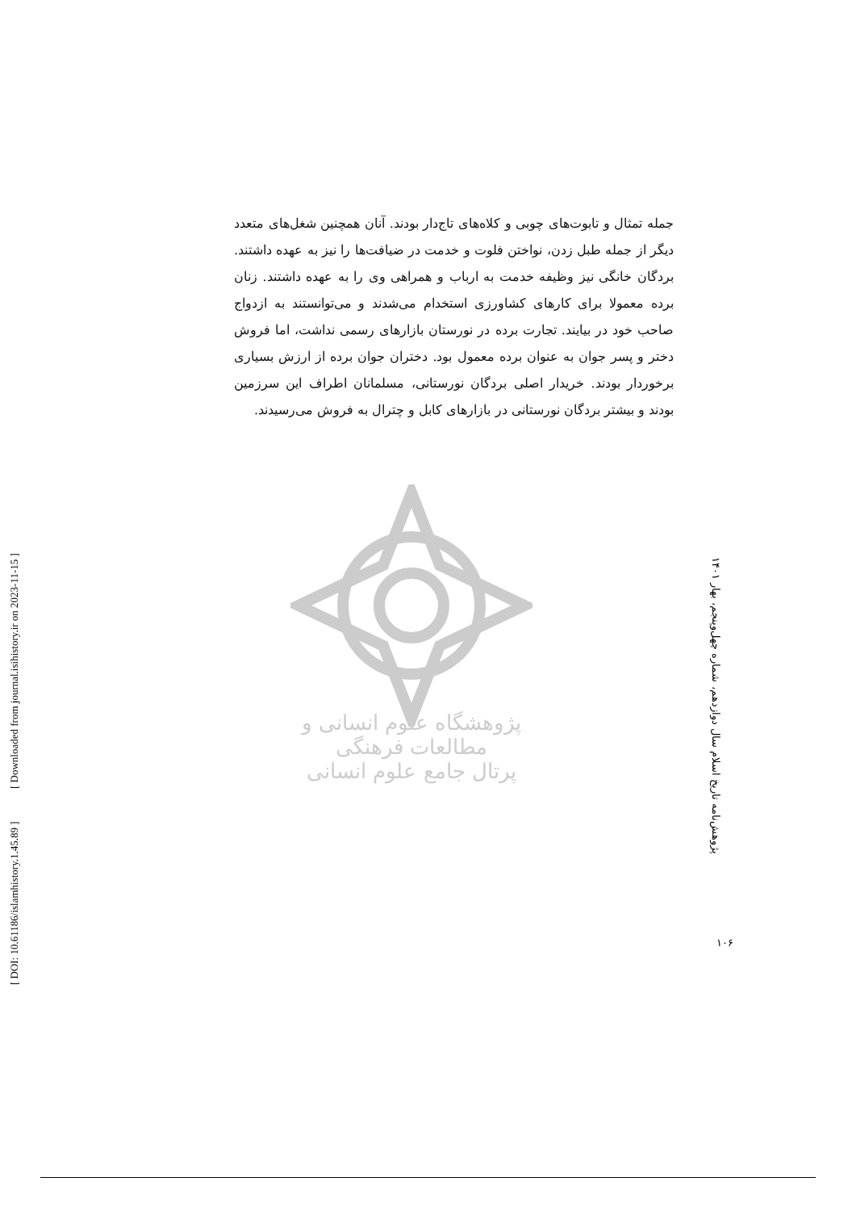جمله تمثال و تابوت‌های چوبی و کلاه‌های تاج‌دار بودند. آنان همچنین شغل‌های متعدد دیگر از جمله طبل زدن، نواختن فلوت و خدمت در ضیافت‌ها را نیز به عهده داشتند. بردگان خانگی نیز وظیفه خدمت به ارباب و همراهی وی را به عهده داشتند. زنان برده معمولا برای کارهای کشاورزی استخدام می‌شدند و می‌توانستند به ازدواج صاحب خود در بیایند. تجارت برده در نورستان بازارهای رسمی نداشت، اما فروش دختر و پسر جوان به عنوان برده معمول بود. دختران جوان برده از ارزش بسیاری برخوردار بودند. خریدار اصلی بردگان نورستانی، مسلمانان اطراف این سرزمین بودند و بیشتر بردگان نورستانی در بازارهای کابل و چترال به فروش می‌رسیدند.
پژوهشگاه علوم انسانی و مطالعات فرهنگی
پرتال جامع علوم انسانی
پژوهش‌نامه تاریخ اسلام سال دوازدهم، شماره چهل‌وپنجم، بهار ۱۴۰۱
۱۰۶
[ DOI: 10.61186/islamhistory.1.45.89 ] [ Downloaded from journal.isihistory.ir on 2023-11-15 ]